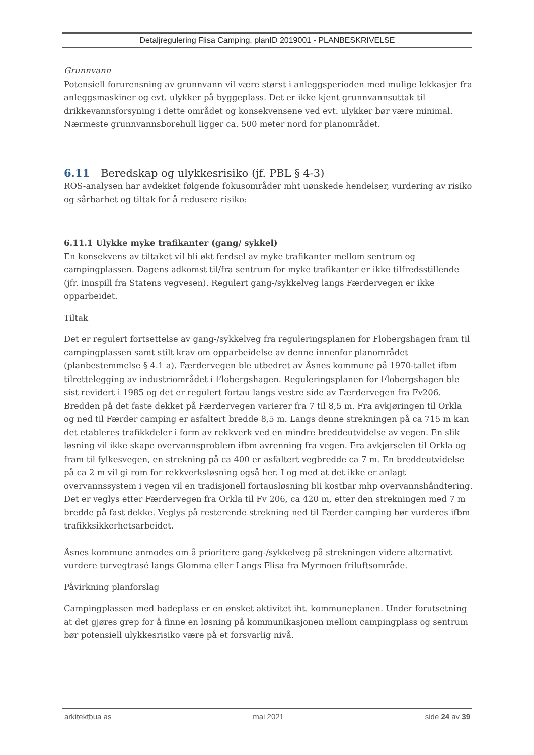Detaljregulering Flisa Camping, planID 2019001 - PLANBESKRIVELSE
Grunnvann
Potensiell forurensning av grunnvann vil være størst i anleggsperioden med mulige lekkasjer fra anleggsmaskiner og evt. ulykker på byggeplass. Det er ikke kjent grunnvannsuttak til drikkevannsforsyning i dette området og konsekvensene ved evt. ulykker bør være minimal. Nærmeste grunnvannsborehull ligger ca. 500 meter nord for planområdet.
6.11 Beredskap og ulykkesrisiko (jf. PBL § 4-3)
ROS-analysen har avdekket følgende fokusområder mht uønskede hendelser, vurdering av risiko og sårbarhet og tiltak for å redusere risiko:
6.11.1 Ulykke myke trafikanter (gang/ sykkel)
En konsekvens av tiltaket vil bli økt ferdsel av myke trafikanter mellom sentrum og campingplassen. Dagens adkomst til/fra sentrum for myke trafikanter er ikke tilfredsstillende (jfr. innspill fra Statens vegvesen). Regulert gang-/sykkelveg langs Færdervegen er ikke opparbeidet.
Tiltak
Det er regulert fortsettelse av gang-/sykkelveg fra reguleringsplanen for Flobergshagen fram til campingplassen samt stilt krav om opparbeidelse av denne innenfor planområdet (planbestemmelse § 4.1 a). Færdervegen ble utbedret av Åsnes kommune på 1970-tallet ifbm tilrettelegging av industriområdet i Flobergshagen. Reguleringsplanen for Flobergshagen ble sist revidert i 1985 og det er regulert fortau langs vestre side av Færdervegen fra Fv206. Bredden på det faste dekket på Færdervegen varierer fra 7 til 8,5 m. Fra avkjøringen til Orkla og ned til Færder camping er asfaltert bredde 8,5 m. Langs denne strekningen på ca 715 m kan det etableres trafikkdeler i form av rekkverk ved en mindre breddeutvidelse av vegen. En slik løsning vil ikke skape overvannsproblem ifbm avrenning fra vegen. Fra avkjørselen til Orkla og fram til fylkesvegen, en strekning på ca 400 er asfaltert vegbredde ca 7 m. En breddeutvidelse på ca 2 m vil gi rom for rekkverksløsning også her. I og med at det ikke er anlagt overvannssystem i vegen vil en tradisjonell fortausløsning bli kostbar mhp overvannshåndtering.
Det er veglys etter Færdervegen fra Orkla til Fv 206, ca 420 m, etter den strekningen med 7 m bredde på fast dekke. Veglys på resterende strekning ned til Færder camping bør vurderes ifbm trafikksikkerhetsarbeidet.
Åsnes kommune anmodes om å prioritere gang-/sykkelveg på strekningen videre alternativt vurdere turvegtrasé langs Glomma eller Langs Flisa fra Myrmoen friluftsområde.
Påvirkning planforslag
Campingplassen med badeplass er en ønsket aktivitet iht. kommuneplanen. Under forutsetning at det gjøres grep for å finne en løsning på kommunikasjonen mellom campingplass og sentrum bør potensiell ulykkesrisiko være på et forsvarlig nivå.
arkitektbua as mai 2021 side 24 av 39